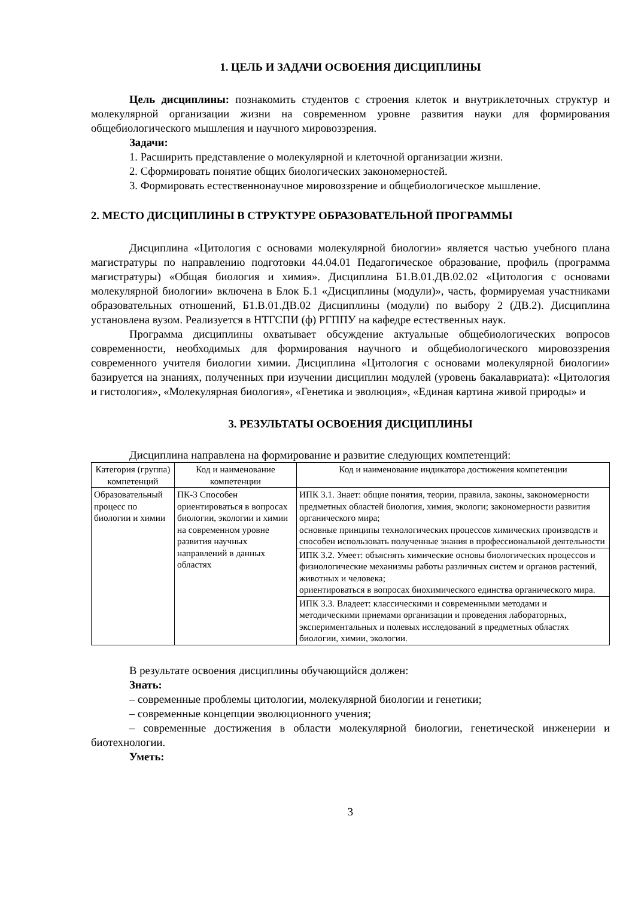1. ЦЕЛЬ И ЗАДАЧИ ОСВОЕНИЯ ДИСЦИПЛИНЫ
Цель дисциплины: познакомить студентов с строения клеток и внутриклеточных структур и молекулярной организации жизни на современном уровне развития науки для формирования общебиологического мышления и научного мировоззрения.
Задачи:
1. Расширить представление о молекулярной и клеточной организации жизни.
2. Сформировать понятие общих биологических закономерностей.
3. Формировать естественнонаучное мировоззрение и общебиологическое мышление.
2. МЕСТО ДИСЦИПЛИНЫ В СТРУКТУРЕ ОБРАЗОВАТЕЛЬНОЙ ПРОГРАММЫ
Дисциплина «Цитология с основами молекулярной биологии» является частью учебного плана магистратуры по направлению подготовки 44.04.01 Педагогическое образование, профиль (программа магистратуры) «Общая биология и химия». Дисциплина Б1.В.01.ДВ.02.02 «Цитология с основами молекулярной биологии» включена в Блок Б.1 «Дисциплины (модули)», часть, формируемая участниками образовательных отношений, Б1.В.01.ДВ.02 Дисциплины (модули) по выбору 2 (ДВ.2). Дисциплина установлена вузом. Реализуется в НТГСПИ (ф) РГППУ на кафедре естественных наук.
Программа дисциплины охватывает обсуждение актуальные общебиологических вопросов современности, необходимых для формирования научного и общебиологического мировоззрения современного учителя биологии химии. Дисциплина «Цитология с основами молекулярной биологии» базируется на знаниях, полученных при изучении дисциплин модулей (уровень бакалавриата): «Цитология и гистология», «Молекулярная биология», «Генетика и эволюция», «Единая картина живой природы» и
3. РЕЗУЛЬТАТЫ ОСВОЕНИЯ ДИСЦИПЛИНЫ
Дисциплина направлена на формирование и развитие следующих компетенций:
| Категория (группа) компетенций | Код и наименование компетенции | Код и наименование индикатора достижения компетенции |
| --- | --- | --- |
| Образовательный процесс по биологии и химии | ПК-3 Способен ориентироваться в вопросах биологии, экологии и химии на современном уровне развития научных направлений в данных областях | ИПК 3.1. Знает: общие понятия, теории, правила, законы, закономерности предметных областей биология, химия, экологи; закономерности развития органического мира; основные принципы технологических процессов химических производств и способен использовать полученные знания в профессиональной деятельности |
| | | ИПК 3.2. Умеет: объяснять химические основы биологических процессов и физиологические механизмы работы различных систем и органов растений, животных и человека; ориентироваться в вопросах биохимического единства органического мира. |
| | | ИПК 3.3. Владеет: классическими и современными методами и методическими приемами организации и проведения лабораторных, экспериментальных и полевых исследований в предметных областях биологии, химии, экологии. |
В результате освоения дисциплины обучающийся должен:
Знать:
– современные проблемы цитологии, молекулярной биологии и генетики;
– современные концепции эволюционного учения;
– современные достижения в области молекулярной биологии, генетической инженерии и биотехнологии.
Уметь:
3